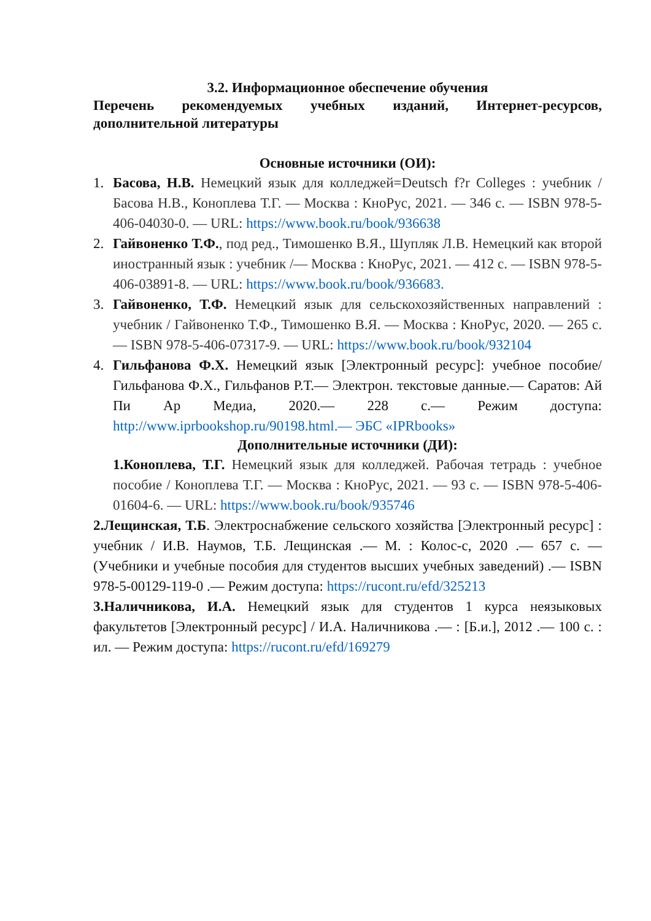3.2. Информационное обеспечение обучения
Перечень рекомендуемых учебных изданий, Интернет-ресурсов, дополнительной литературы
Основные источники (ОИ):
1. Басова, Н.В. Немецкий язык для колледжей=Deutsch f?r Colleges : учебник / Басова Н.В., Коноплева Т.Г. — Москва : КноРус, 2021. — 346 с. — ISBN 978-5-406-04030-0. — URL: https://www.book.ru/book/936638
2. Гайвоненко Т.Ф., под ред., Тимошенко В.Я., Шупляк Л.В. Немецкий как второй иностранный язык : учебник /— Москва : КноРус, 2021. — 412 с. — ISBN 978-5-406-03891-8. — URL: https://www.book.ru/book/936683.
3. Гайвоненко, Т.Ф. Немецкий язык для сельскохозяйственных направлений : учебник / Гайвоненко Т.Ф., Тимошенко В.Я. — Москва : КноРус, 2020. — 265 с. — ISBN 978-5-406-07317-9. — URL: https://www.book.ru/book/932104
4. Гильфанова Ф.Х. Немецкий язык [Электронный ресурс]: учебное пособие/ Гильфанова Ф.Х., Гильфанов Р.Т.— Электрон. текстовые данные.— Саратов: Ай Пи Ар Медиа, 2020.— 228 с.— Режим доступа: http://www.iprbookshop.ru/90198.html.— ЭБС «IPRbooks»
Дополнительные источники (ДИ):
1.Коноплева, Т.Г. Немецкий язык для колледжей. Рабочая тетрадь : учебное пособие / Коноплева Т.Г. — Москва : КноРус, 2021. — 93 с. — ISBN 978-5-406-01604-6. — URL: https://www.book.ru/book/935746
2.Лещинская, Т.Б. Электроснабжение сельского хозяйства [Электронный ресурс] : учебник / И.В. Наумов, Т.Б. Лещинская .— М. : Колос-с, 2020 .— 657 с. — (Учебники и учебные пособия для студентов высших учебных заведений) .— ISBN 978-5-00129-119-0 .— Режим доступа: https://rucont.ru/efd/325213
3.Наличникова, И.А. Немецкий язык для студентов 1 курса неязыковых факультетов [Электронный ресурс] / И.А. Наличникова .— : [Б.и.], 2012 .— 100 с. : ил. — Режим доступа: https://rucont.ru/efd/169279